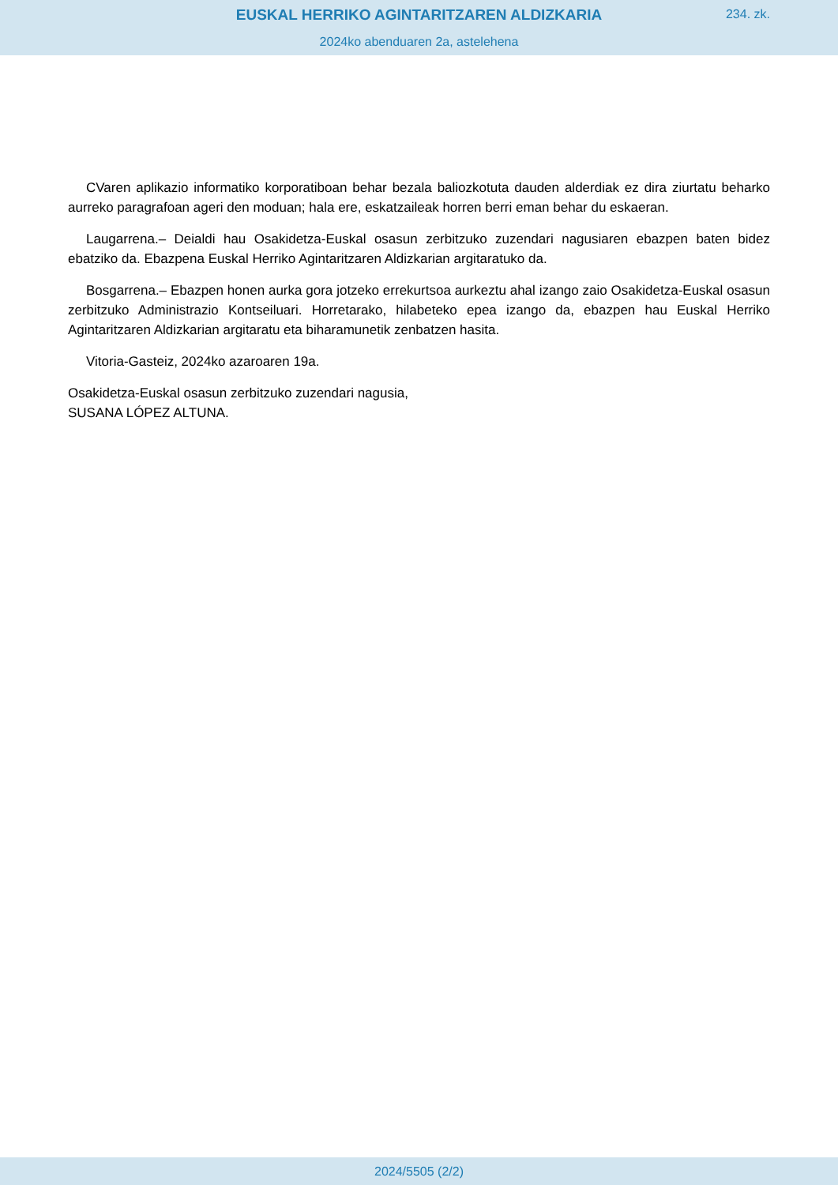EUSKAL HERRIKO AGINTARITZAREN ALDIZKARIA
234. zk.
2024ko abenduaren 2a, astelehena
CVaren aplikazio informatiko korporatiboan behar bezala baliozkotuta dauden alderdiak ez dira ziurtatu beharko aurreko paragrafoan ageri den moduan; hala ere, eskatzaileak horren berri eman behar du eskaeran.
Laugarrena.– Deialdi hau Osakidetza-Euskal osasun zerbitzuko zuzendari nagusiaren ebazpen baten bidez ebatziko da. Ebazpena Euskal Herriko Agintaritzaren Aldizkarian argitaratuko da.
Bosgarrena.– Ebazpen honen aurka gora jotzeko errekurtsoa aurkeztu ahal izango zaio Osakidetza-Euskal osasun zerbitzuko Administrazio Kontseiluari. Horretarako, hilabeteko epea izango da, ebazpen hau Euskal Herriko Agintaritzaren Aldizkarian argitaratu eta biharamunetik zenbatzen hasita.
Vitoria-Gasteiz, 2024ko azaroaren 19a.
Osakidetza-Euskal osasun zerbitzuko zuzendari nagusia,
SUSANA LÓPEZ ALTUNA.
2024/5505 (2/2)